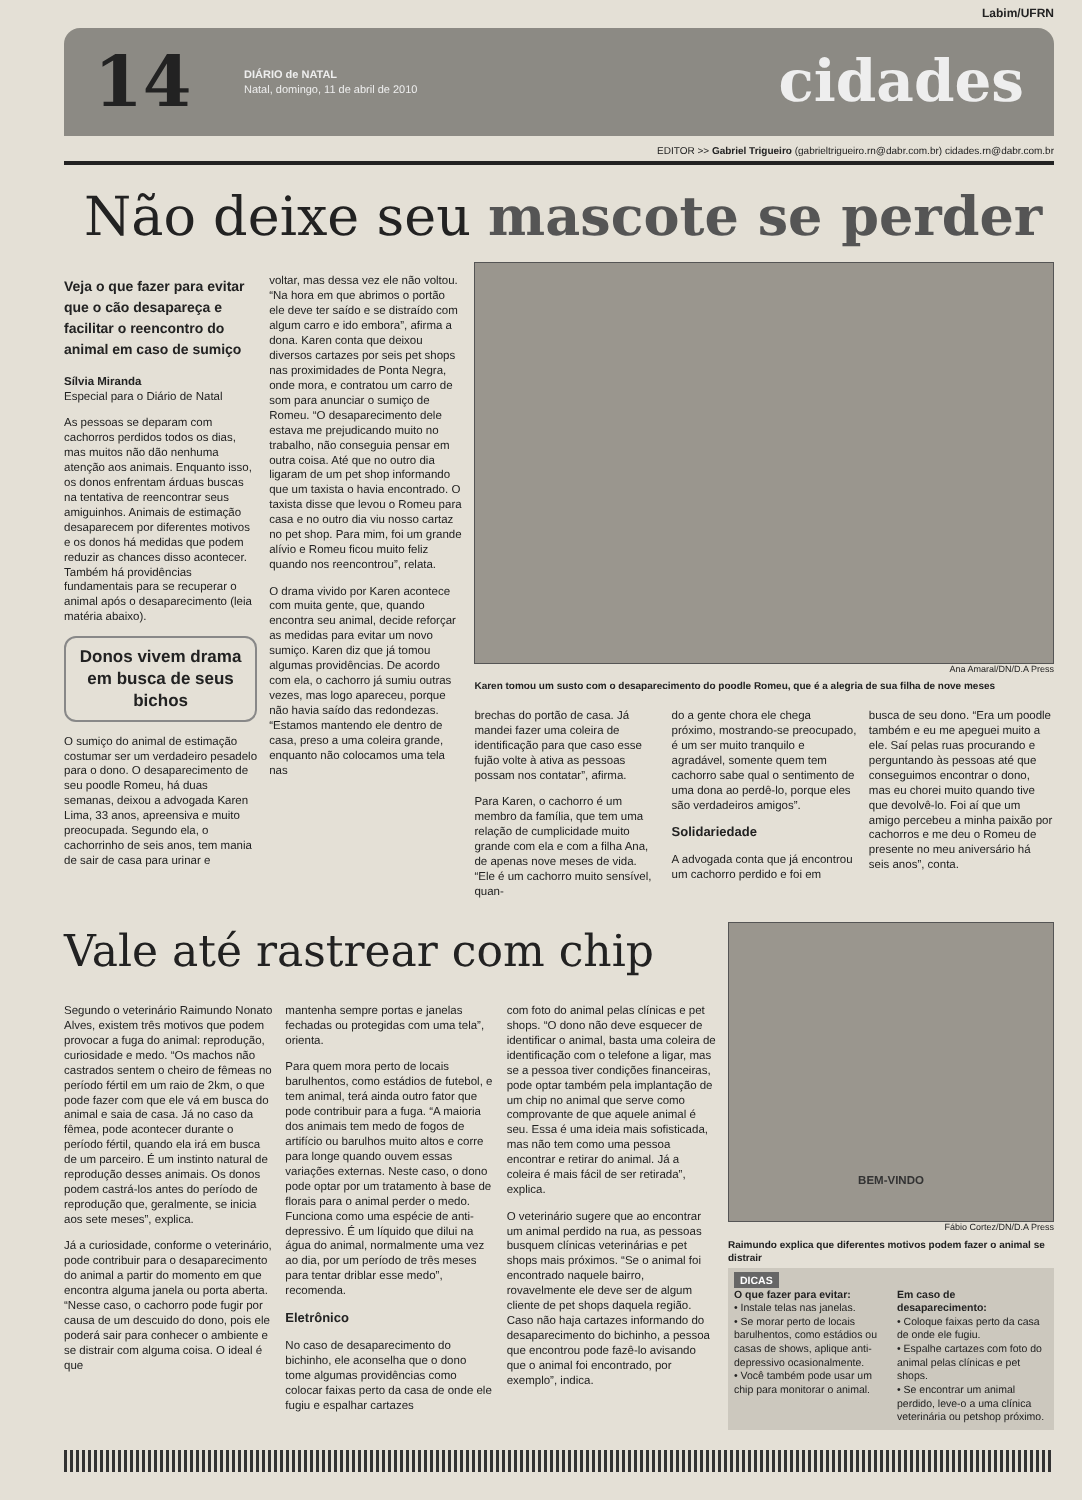Labim/UFRN
14
DIÁRIO de NATAL
Natal, domingo, 11 de abril de 2010
cidades
EDITOR >> Gabriel Trigueiro (gabrieltrigueiro.rn@dabr.com.br) cidades.rn@dabr.com.br
Não deixe seu mascote se perder
Veja o que fazer para evitar que o cão desapareça e facilitar o reencontro do animal em caso de sumiço
Sílvia Miranda
Especial para o Diário de Natal
As pessoas se deparam com cachorros perdidos todos os dias, mas muitos não dão nenhuma atenção aos animais. Enquanto isso, os donos enfrentam árduas buscas na tentativa de reencontrar seus amiguinhos. Animais de estimação desaparecem por diferentes motivos e os donos há medidas que podem reduzir as chances disso acontecer. Também há providências fundamentais para se recuperar o animal após o desaparecimento (leia matéria abaixo).
Donos vivem drama em busca de seus bichos
O sumiço do animal de estimação costumar ser um verdadeiro pesadelo para o dono. O desaparecimento de seu poodle Romeu, há duas semanas, deixou a advogada Karen Lima, 33 anos, apreensiva e muito preocupada. Segundo ela, o cachorrinho de seis anos, tem mania de sair de casa para urinar e
voltar, mas dessa vez ele não voltou. “Na hora em que abrimos o portão ele deve ter saído e se distraído com algum carro e ido embora”, afirma a dona. Karen conta que deixou diversos cartazes por seis pet shops nas proximidades de Ponta Negra, onde mora, e contratou um carro de som para anunciar o sumiço de Romeu. “O desaparecimento dele estava me prejudicando muito no trabalho, não conseguia pensar em outra coisa. Até que no outro dia ligaram de um pet shop informando que um taxista o havia encontrado. O taxista disse que levou o Romeu para casa e no outro dia viu nosso cartaz no pet shop. Para mim, foi um grande alívio e Romeu ficou muito feliz quando nos reencontrou”, relata.
O drama vivido por Karen acontece com muita gente, que, quando encontra seu animal, decide reforçar as medidas para evitar um novo sumiço. Karen diz que já tomou algumas providências. De acordo com ela, o cachorro já sumiu outras vezes, mas logo apareceu, porque não havia saído das redondezas. “Estamos mantendo ele dentro de casa, preso a uma coleira grande, enquanto não colocamos uma tela nas
Ana Amaral/DN/D.A Press
Karen tomou um susto com o desaparecimento do poodle Romeu, que é a alegria de sua filha de nove meses
brechas do portão de casa. Já mandei fazer uma coleira de identificação para que caso esse fujão volte à ativa as pessoas possam nos contatar”, afirma.
Para Karen, o cachorro é um membro da família, que tem uma relação de cumplicidade muito grande com ela e com a filha Ana, de apenas nove meses de vida. “Ele é um cachorro muito sensível, quan-
do a gente chora ele chega próximo, mostrando-se preocupado, é um ser muito tranquilo e agradável, somente quem tem cachorro sabe qual o sentimento de uma dona ao perdê-lo, porque eles são verdadeiros amigos”.
Solidariedade
A advogada conta que já encontrou um cachorro perdido e foi em
busca de seu dono. “Era um poodle também e eu me apeguei muito a ele. Saí pelas ruas procurando e perguntando às pessoas até que conseguimos encontrar o dono, mas eu chorei muito quando tive que devolvê-lo. Foi aí que um amigo percebeu a minha paixão por cachorros e me deu o Romeu de presente no meu aniversário há seis anos”, conta.
Vale até rastrear com chip
Segundo o veterinário Raimundo Nonato Alves, existem três motivos que podem provocar a fuga do animal: reprodução, curiosidade e medo. “Os machos não castrados sentem o cheiro de fêmeas no período fértil em um raio de 2km, o que pode fazer com que ele vá em busca do animal e saia de casa. Já no caso da fêmea, pode acontecer durante o período fértil, quando ela irá em busca de um parceiro. É um instinto natural de reprodução desses animais. Os donos podem castrá-los antes do período de reprodução que, geralmente, se inicia aos sete meses”, explica.
Já a curiosidade, conforme o veterinário, pode contribuir para o desaparecimento do animal a partir do momento em que encontra alguma janela ou porta aberta. “Nesse caso, o cachorro pode fugir por causa de um descuido do dono, pois ele poderá sair para conhecer o ambiente e se distrair com alguma coisa. O ideal é que
mantenha sempre portas e janelas fechadas ou protegidas com uma tela”, orienta.
Para quem mora perto de locais barulhentos, como estádios de futebol, e tem animal, terá ainda outro fator que pode contribuir para a fuga. “A maioria dos animais tem medo de fogos de artifício ou barulhos muito altos e corre para longe quando ouvem essas variações externas. Neste caso, o dono pode optar por um tratamento à base de florais para o animal perder o medo. Funciona como uma espécie de anti-depressivo. É um líquido que dilui na água do animal, normalmente uma vez ao dia, por um período de três meses para tentar driblar esse medo”, recomenda.
Eletrônico
No caso de desaparecimento do bichinho, ele aconselha que o dono tome algumas providências como colocar faixas perto da casa de onde ele fugiu e espalhar cartazes
com foto do animal pelas clínicas e pet shops. “O dono não deve esquecer de identificar o animal, basta uma coleira de identificação com o telefone a ligar, mas se a pessoa tiver condições financeiras, pode optar também pela implantação de um chip no animal que serve como comprovante de que aquele animal é seu. Essa é uma ideia mais sofisticada, mas não tem como uma pessoa encontrar e retirar do animal. Já a coleira é mais fácil de ser retirada”, explica.
O veterinário sugere que ao encontrar um animal perdido na rua, as pessoas busquem clínicas veterinárias e pet shops mais próximos. “Se o animal foi encontrado naquele bairro, rovavelmente ele deve ser de algum cliente de pet shops daquela região. Caso não haja cartazes informando do desaparecimento do bichinho, a pessoa que encontrou pode fazê-lo avisando que o animal foi encontrado, por exemplo”, indica.
BEM-VINDO
Fábio Cortez/DN/D.A Press
Raimundo explica que diferentes motivos podem fazer o animal se distrair
DICAS
O que fazer para evitar:
• Instale telas nas janelas.
• Se morar perto de locais barulhentos, como estádios ou casas de shows, aplique anti-depressivo ocasionalmente.
• Você também pode usar um chip para monitorar o animal.
Em caso de desaparecimento:
• Coloque faixas perto da casa de onde ele fugiu.
• Espalhe cartazes com foto do animal pelas clínicas e pet shops.
• Se encontrar um animal perdido, leve-o a uma clínica veterinária ou petshop próximo.